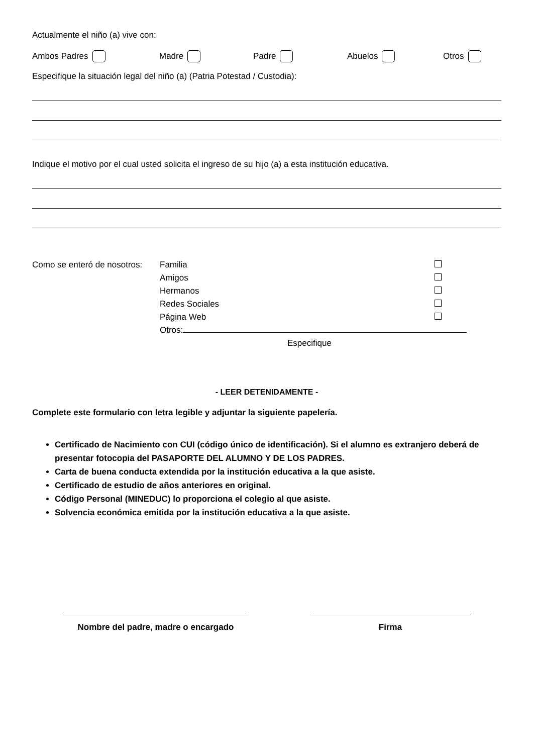Actualmente el niño (a) vive con:
Ambos Padres Madre Padre Abuelos Otros
Especifique la situación legal del niño (a) (Patria Potestad / Custodia):
Indique el motivo por el cual usted solicita el ingreso de su hijo (a) a esta institución educativa.
Como se enteró de nosotros:
| Familia | |
| Amigos | |
| Hermanos | |
| Redes Sociales | |
| Página Web | |
| Otros: | |
| Especifique | |
- LEER DETENIDAMENTE -
Complete este formulario con letra legible y adjuntar la siguiente papelería.
Certificado de Nacimiento con CUI (código único de identificación). Si el alumno es extranjero deberá de presentar fotocopia del PASAPORTE DEL ALUMNO Y DE LOS PADRES.
Carta de buena conducta extendida por la institución educativa a la que asiste.
Certificado de estudio de años anteriores en original.
Código Personal (MINEDUC) lo proporciona el colegio al que asiste.
Solvencia económica emitida por la institución educativa a la que asiste.
Nombre del padre, madre o encargado
Firma